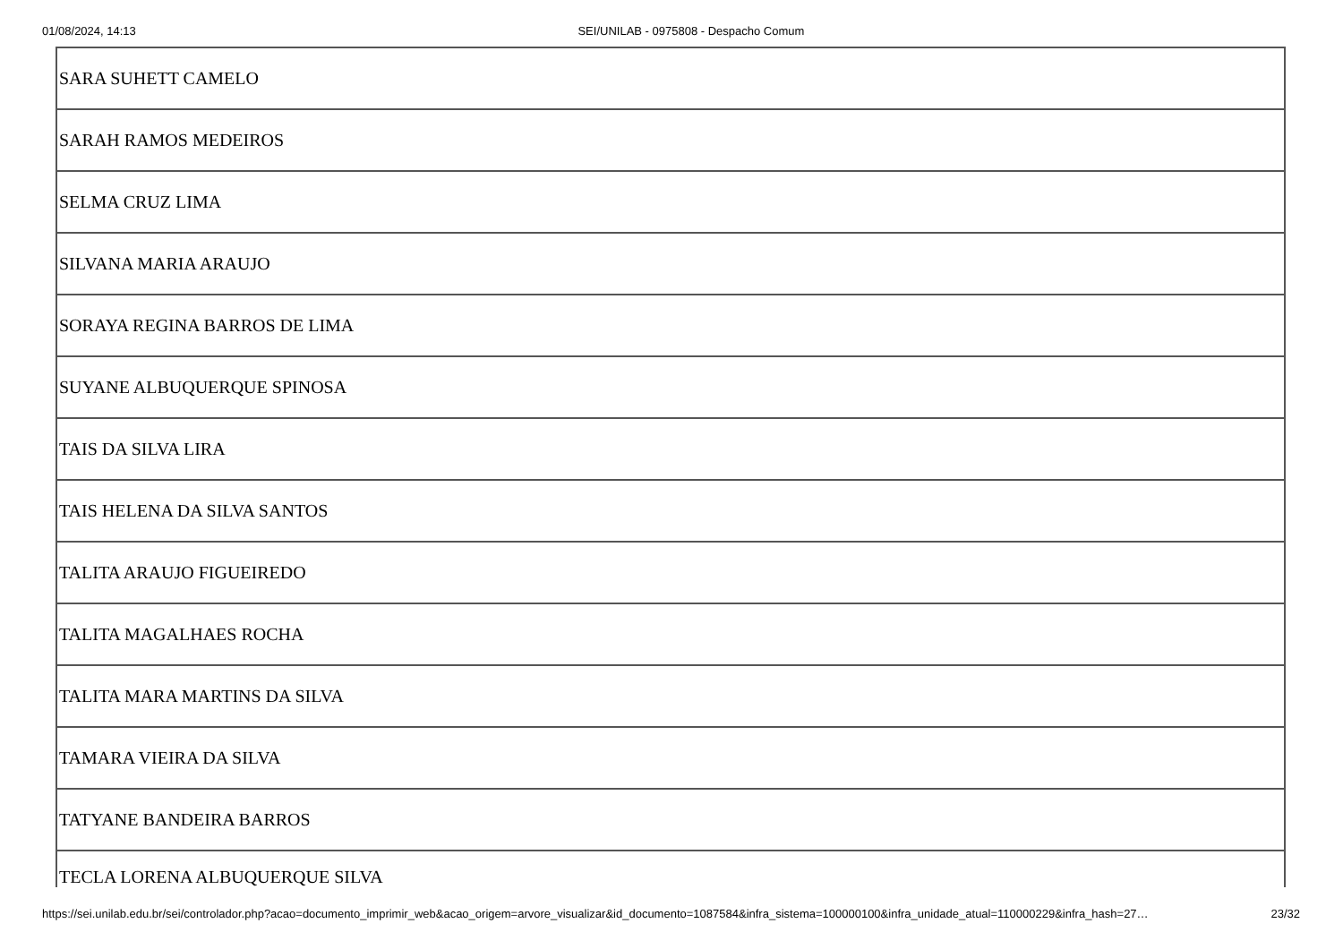01/08/2024, 14:13 SEI/UNILAB - 0975808 - Despacho Comum
| SARA SUHETT CAMELO |
| SARAH RAMOS MEDEIROS |
| SELMA CRUZ LIMA |
| SILVANA MARIA ARAUJO |
| SORAYA REGINA BARROS DE LIMA |
| SUYANE ALBUQUERQUE SPINOSA |
| TAIS DA SILVA LIRA |
| TAIS HELENA DA SILVA SANTOS |
| TALITA ARAUJO FIGUEIREDO |
| TALITA MAGALHAES ROCHA |
| TALITA MARA MARTINS DA SILVA |
| TAMARA VIEIRA DA SILVA |
| TATYANE BANDEIRA BARROS |
| TECLA LORENA ALBUQUERQUE SILVA |
https://sei.unilab.edu.br/sei/controlador.php?acao=documento_imprimir_web&acao_origem=arvore_visualizar&id_documento=1087584&infra_sistema=100000100&infra_unidade_atual=110000229&infra_hash=27… 23/32